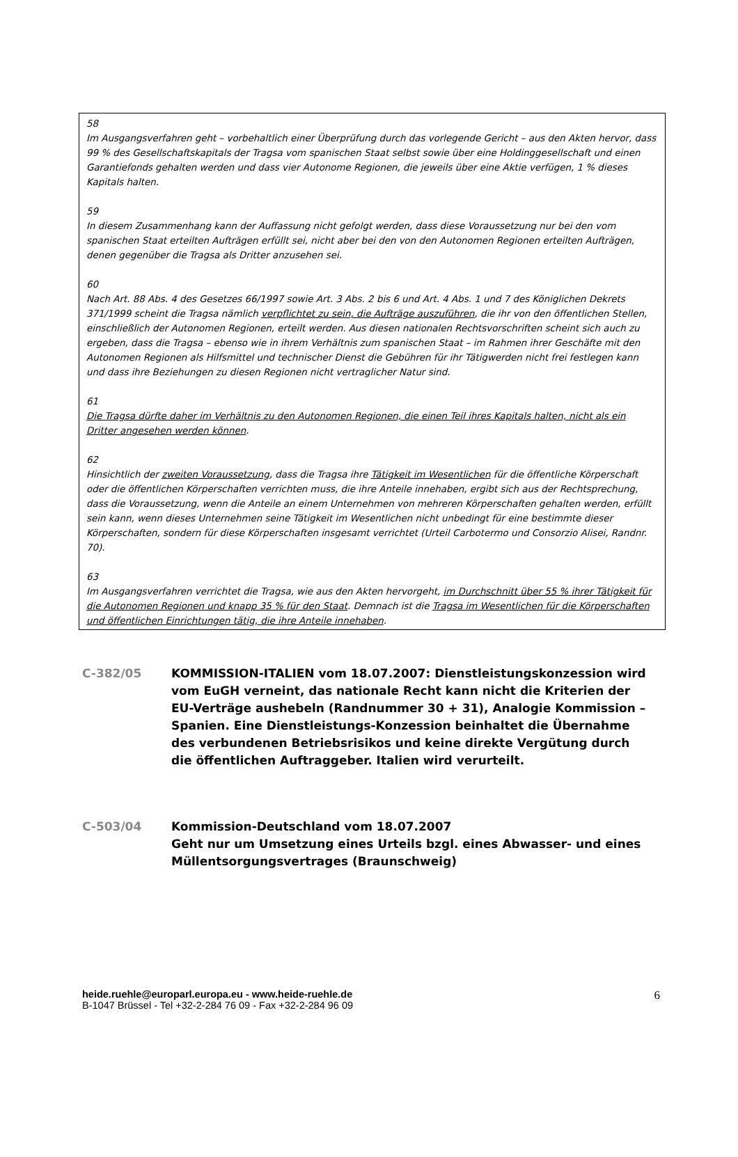58
Im Ausgangsverfahren geht – vorbehaltlich einer Überprüfung durch das vorlegende Gericht – aus den Akten hervor, dass 99 % des Gesellschaftskapitals der Tragsa vom spanischen Staat selbst sowie über eine Holdinggesellschaft und einen Garantiefonds gehalten werden und dass vier Autonome Regionen, die jeweils über eine Aktie verfügen, 1 % dieses Kapitals halten.
59
In diesem Zusammenhang kann der Auffassung nicht gefolgt werden, dass diese Voraussetzung nur bei den vom spanischen Staat erteilten Aufträgen erfüllt sei, nicht aber bei den von den Autonomen Regionen erteilten Aufträgen, denen gegenüber die Tragsa als Dritter anzusehen sei.
60
Nach Art. 88 Abs. 4 des Gesetzes 66/1997 sowie Art. 3 Abs. 2 bis 6 und Art. 4 Abs. 1 und 7 des Königlichen Dekrets 371/1999 scheint die Tragsa nämlich verpflichtet zu sein, die Aufträge auszuführen, die ihr von den öffentlichen Stellen, einschließlich der Autonomen Regionen, erteilt werden. Aus diesen nationalen Rechtsvorschriften scheint sich auch zu ergeben, dass die Tragsa – ebenso wie in ihrem Verhältnis zum spanischen Staat – im Rahmen ihrer Geschäfte mit den Autonomen Regionen als Hilfsmittel und technischer Dienst die Gebühren für ihr Tätigwerden nicht frei festlegen kann und dass ihre Beziehungen zu diesen Regionen nicht vertraglicher Natur sind.
61
Die Tragsa dürfte daher im Verhältnis zu den Autonomen Regionen, die einen Teil ihres Kapitals halten, nicht als ein Dritter angesehen werden können.
62
Hinsichtlich der zweiten Voraussetzung, dass die Tragsa ihre Tätigkeit im Wesentlichen für die öffentliche Körperschaft oder die öffentlichen Körperschaften verrichten muss, die ihre Anteile innehaben, ergibt sich aus der Rechtsprechung, dass die Voraussetzung, wenn die Anteile an einem Unternehmen von mehreren Körperschaften gehalten werden, erfüllt sein kann, wenn dieses Unternehmen seine Tätigkeit im Wesentlichen nicht unbedingt für eine bestimmte dieser Körperschaften, sondern für diese Körperschaften insgesamt verrichtet (Urteil Carbotermo und Consorzio Alisei, Randnr. 70).
63
Im Ausgangsverfahren verrichtet die Tragsa, wie aus den Akten hervorgeht, im Durchschnitt über 55 % ihrer Tätigkeit für die Autonomen Regionen und knapp 35 % für den Staat. Demnach ist die Tragsa im Wesentlichen für die Körperschaften und öffentlichen Einrichtungen tätig, die ihre Anteile innehaben.
C-382/05 KOMMISSION-ITALIEN vom 18.07.2007: Dienstleistungskonzession wird vom EuGH verneint, das nationale Recht kann nicht die Kriterien der EU-Verträge aushebeln (Randnummer 30 + 31), Analogie Kommission – Spanien. Eine Dienstleistungs-Konzession beinhaltet die Übernahme des verbundenen Betriebsrisikos und keine direkte Vergütung durch die öffentlichen Auftraggeber. Italien wird verurteilt.
C-503/04 Kommission-Deutschland vom 18.07.2007
Geht nur um Umsetzung eines Urteils bzgl. eines Abwasser- und eines Müllentsorgungsvertrages (Braunschweig)
heide.ruehle@europarl.europa.eu - www.heide-ruehle.de
B-1047 Brüssel - Tel +32-2-284 76 09 - Fax +32-2-284 96 09
6